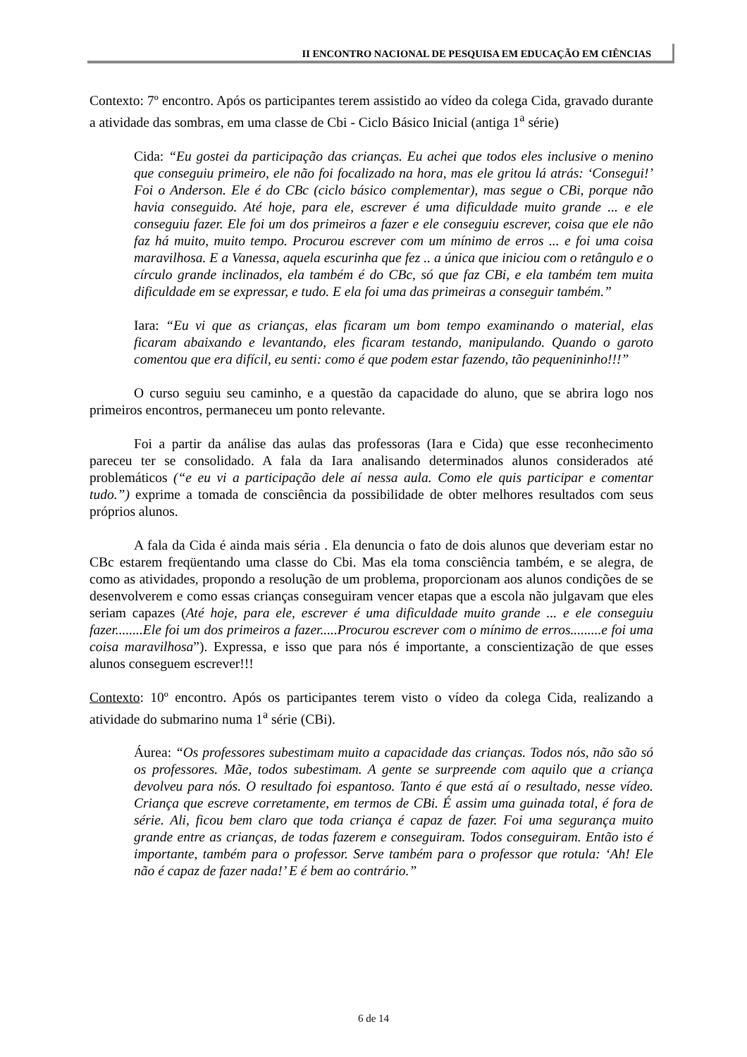II ENCONTRO NACIONAL DE PESQUISA EM EDUCAÇÃO EM CIÊNCIAS
Contexto: 7º encontro. Após os participantes terem assistido ao vídeo da colega Cida, gravado durante a atividade das sombras, em uma classe de Cbi - Ciclo Básico Inicial (antiga 1<sup>a</sup> série)
Cida: “Eu gostei da participação das crianças. Eu achei que todos eles inclusive o menino que conseguiu primeiro, ele não foi focalizado na hora, mas ele gritou lá atrás: ‘Consegui!’ Foi o Anderson. Ele é do CBc (ciclo básico complementar), mas segue o CBi, porque não havia conseguido. Até hoje, para ele, escrever é uma dificuldade muito grande ... e ele conseguiu fazer. Ele foi um dos primeiros a fazer e ele conseguiu escrever, coisa que ele não faz há muito, muito tempo. Procurou escrever com um mínimo de erros ... e foi uma coisa maravilhosa. E a Vanessa, aquela escurinha que fez .. a única que iniciou com o retângulo e o círculo grande inclinados, ela também é do CBc, só que faz CBi, e ela também tem muita dificuldade em se expressar, e tudo. E ela foi uma das primeiras a conseguir também.”
Iara: “Eu vi que as crianças, elas ficaram um bom tempo examinando o material, elas ficaram abaixando e levantando, eles ficaram testando, manipulando. Quando o garoto comentou que era difícil, eu senti: como é que podem estar fazendo, tão pequenininho!!!”
O curso seguiu seu caminho, e a questão da capacidade do aluno, que se abrira logo nos primeiros encontros, permaneceu um ponto relevante.
Foi a partir da análise das aulas das professoras (Iara e Cida) que esse reconhecimento pareceu ter se consolidado. A fala da Iara analisando determinados alunos considerados até problemáticos (“e eu vi a participação dele aí nessa aula. Como ele quis participar e comentar tudo.”) exprime a tomada de consciência da possibilidade de obter melhores resultados com seus próprios alunos.
A fala da Cida é ainda mais séria . Ela denuncia o fato de dois alunos que deveriam estar no CBc estarem freqüentando uma classe do Cbi. Mas ela toma consciência também, e se alegra, de como as atividades, propondo a resolução de um problema, proporcionam aos alunos condições de se desenvolverem e como essas crianças conseguiram vencer etapas que a escola não julgavam que eles seriam capazes (Até hoje, para ele, escrever é uma dificuldade muito grande ... e ele conseguiu fazer........Ele foi um dos primeiros a fazer.....Procurou escrever com o mínimo de erros.........e foi uma coisa maravilhosa”). Expressa, e isso que para nós é importante, a conscientização de que esses alunos conseguem escrever!!!
Contexto: 10º encontro. Após os participantes terem visto o vídeo da colega Cida, realizando a atividade do submarino numa 1<sup>a</sup> série (CBi).
Áurea: “Os professores subestimam muito a capacidade das crianças. Todos nós, não são só os professores. Mãe, todos subestimam. A gente se surpreende com aquilo que a criança devolveu para nós. O resultado foi espantoso. Tanto é que está aí o resultado, nesse vídeo. Criança que escreve corretamente, em termos de CBi. É assim uma guinada total, é fora de série. Ali, ficou bem claro que toda criança é capaz de fazer. Foi uma segurança muito grande entre as crianças, de todas fazerem e conseguiram. Todos conseguiram. Então isto é importante, também para o professor. Serve também para o professor que rotula: ‘Ah! Ele não é capaz de fazer nada!’ E é bem ao contrário.”
6 de 14